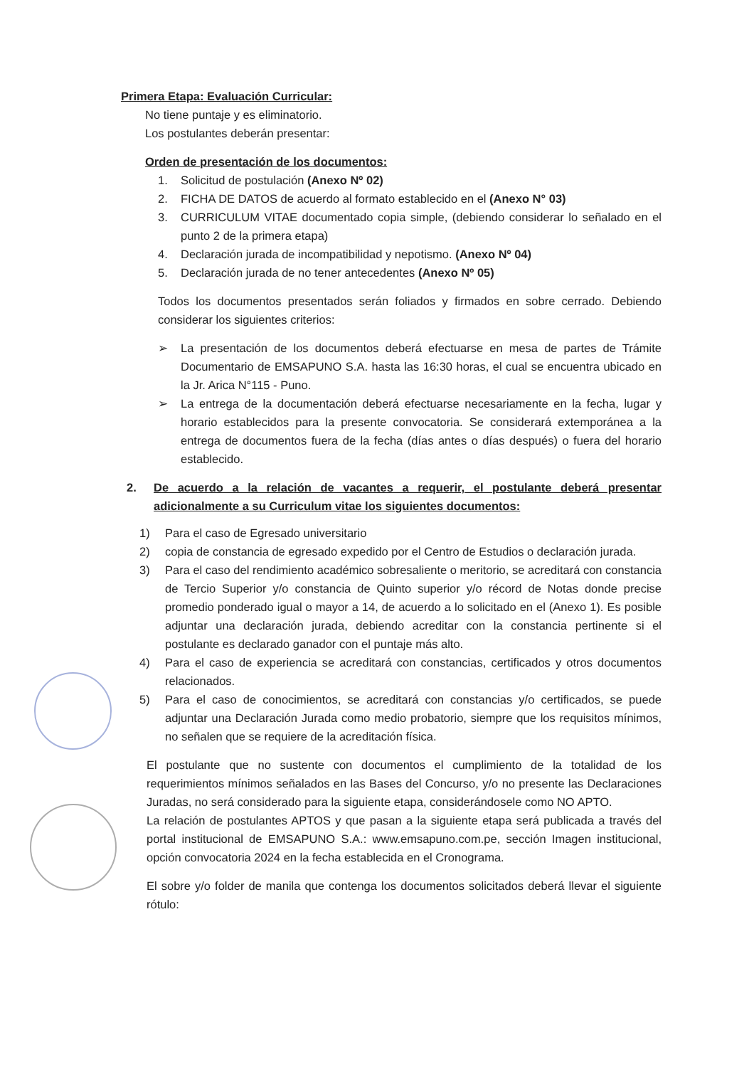Primera Etapa: Evaluación Curricular:
No tiene puntaje y es eliminatorio.
Los postulantes deberán presentar:
Orden de presentación de los documentos:
1. Solicitud de postulación (Anexo Nº 02)
2. FICHA DE DATOS de acuerdo al formato establecido en el (Anexo N° 03)
3. CURRICULUM VITAE documentado copia simple, (debiendo considerar lo señalado en el punto 2 de la primera etapa)
4. Declaración jurada de incompatibilidad y nepotismo. (Anexo Nº 04)
5. Declaración jurada de no tener antecedentes (Anexo Nº 05)
Todos los documentos presentados serán foliados y firmados en sobre cerrado. Debiendo considerar los siguientes criterios:
➢ La presentación de los documentos deberá efectuarse en mesa de partes de Trámite Documentario de EMSAPUNO S.A. hasta las 16:30 horas, el cual se encuentra ubicado en la Jr. Arica N°115 - Puno.
➢ La entrega de la documentación deberá efectuarse necesariamente en la fecha, lugar y horario establecidos para la presente convocatoria. Se considerará extemporánea a la entrega de documentos fuera de la fecha (días antes o días después) o fuera del horario establecido.
2. De acuerdo a la relación de vacantes a requerir, el postulante deberá presentar adicionalmente a su Curriculum vitae los siguientes documentos:
1) Para el caso de Egresado universitario
2) copia de constancia de egresado expedido por el Centro de Estudios o declaración jurada.
3) Para el caso del rendimiento académico sobresaliente o meritorio, se acreditará con constancia de Tercio Superior y/o constancia de Quinto superior y/o récord de Notas donde precise promedio ponderado igual o mayor a 14, de acuerdo a lo solicitado en el (Anexo 1). Es posible adjuntar una declaración jurada, debiendo acreditar con la constancia pertinente si el postulante es declarado ganador con el puntaje más alto.
4) Para el caso de experiencia se acreditará con constancias, certificados y otros documentos relacionados.
5) Para el caso de conocimientos, se acreditará con constancias y/o certificados, se puede adjuntar una Declaración Jurada como medio probatorio, siempre que los requisitos mínimos, no señalen que se requiere de la acreditación física.
El postulante que no sustente con documentos el cumplimiento de la totalidad de los requerimientos mínimos señalados en las Bases del Concurso, y/o no presente las Declaraciones Juradas, no será considerado para la siguiente etapa, considerándosele como NO APTO.
La relación de postulantes APTOS y que pasan a la siguiente etapa será publicada a través del portal institucional de EMSAPUNO S.A.: www.emsapuno.com.pe, sección Imagen institucional, opción convocatoria 2024 en la fecha establecida en el Cronograma.
El sobre y/o folder de manila que contenga los documentos solicitados deberá llevar el siguiente rótulo: